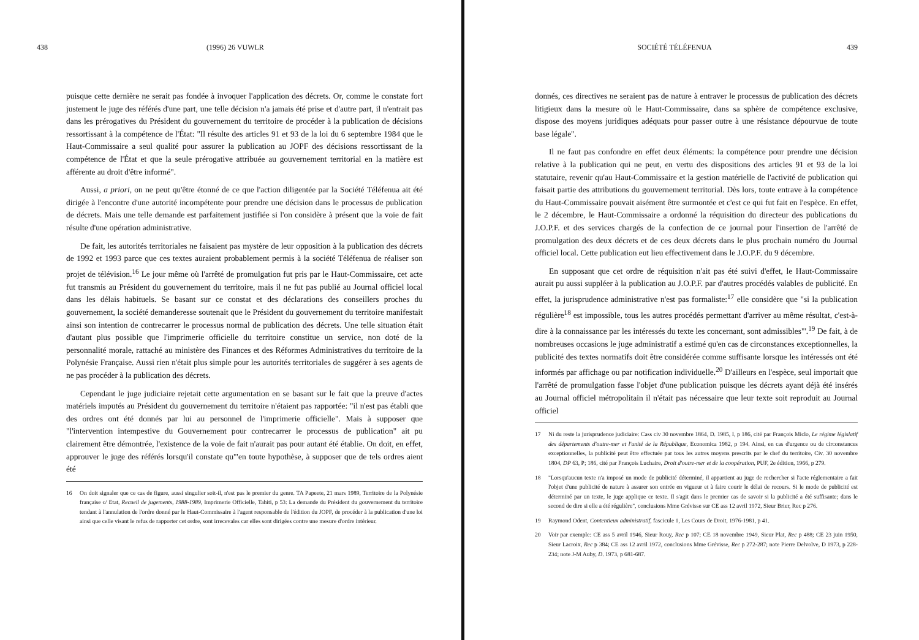438 (1996) 26 VUWLR
puisque cette dernière ne serait pas fondée à invoquer l'application des décrets. Or, comme le constate fort justement le juge des référés d'une part, une telle décision n'a jamais été prise et d'autre part, il n'entrait pas dans les prérogatives du Président du gouvernement du territoire de procéder à la publication de décisions ressortissant à la compétence de l'État: "Il résulte des articles 91 et 93 de la loi du 6 septembre 1984 que le Haut-Commissaire a seul qualité pour assurer la publication au JOPF des décisions ressortissant de la compétence de l'État et que la seule prérogative attribuée au gouvernement territorial en la matière est afférente au droit d'être informé".
Aussi, a priori, on ne peut qu'être étonné de ce que l'action diligentée par la Société Téléfenua ait été dirigée à l'encontre d'une autorité incompétente pour prendre une décision dans le processus de publication de décrets. Mais une telle demande est parfaitement justifiée si l'on considère à présent que la voie de fait résulte d'une opération administrative.
De fait, les autorités territoriales ne faisaient pas mystère de leur opposition à la publication des décrets de 1992 et 1993 parce que ces textes auraient probablement permis à la société Téléfenua de réaliser son projet de télévision.<sup>16</sup> Le jour même où l'arrêté de promulgation fut pris par le Haut-Commissaire, cet acte fut transmis au Président du gouvernement du territoire, mais il ne fut pas publié au Journal officiel local dans les délais habituels. Se basant sur ce constat et des déclarations des conseillers proches du gouvernement, la société demanderesse soutenait que le Président du gouvernement du territoire manifestait ainsi son intention de contrecarrer le processus normal de publication des décrets. Une telle situation était d'autant plus possible que l'imprimerie officielle du territoire constitue un service, non doté de la personnalité morale, rattaché au ministère des Finances et des Réformes Administratives du territoire de la Polynésie Française. Aussi rien n'était plus simple pour les autorités territoriales de suggérer à ses agents de ne pas procéder à la publication des décrets.
Cependant le juge judiciaire rejetait cette argumentation en se basant sur le fait que la preuve d'actes matériels imputés au Président du gouvernement du territoire n'étaient pas rapportée: "il n'est pas établi que des ordres ont été donnés par lui au personnel de l'imprimerie officielle". Mais à supposer que "l'intervention intempestive du Gouvernement pour contrecarrer le processus de publication" ait pu clairement être démontrée, l'existence de la voie de fait n'aurait pas pour autant été établie. On doit, en effet, approuver le juge des référés lorsqu'il constate qu'"en toute hypothèse, à supposer que de tels ordres aient été
16 On doit signaler que ce cas de figure, aussi singulier soit-il, n'est pas le premier du genre. TA Papeete, 21 mars 1989, Territoire de la Polynésie française c/ Etat, Recueil de jugements, 1988-1989, Imprimerie Officielle, Tahiti, p 53: La demande du Président du gouvernement du territoire tendant à l'annulation de l'ordre donné par le Haut-Commissaire à l'agent responsable de l'édition du JOPF, de procéder à la publication d'une loi ainsi que celle visant le refus de rapporter cet ordre, sont irrecevales car elles sont dirigées contre une mesure d'ordre intérieur.
SOCIÉTÉ TÉLÉFENUA 439
donnés, ces directives ne seraient pas de nature à entraver le processus de publication des décrets litigieux dans la mesure où le Haut-Commissaire, dans sa sphère de compétence exclusive, dispose des moyens juridiques adéquats pour passer outre à une résistance dépourvue de toute base légale".
Il ne faut pas confondre en effet deux éléments: la compétence pour prendre une décision relative à la publication qui ne peut, en vertu des dispositions des articles 91 et 93 de la loi statutaire, revenir qu'au Haut-Commissaire et la gestion matérielle de l'activité de publication qui faisait partie des attributions du gouvernement territorial. Dès lors, toute entrave à la compétence du Haut-Commissaire pouvait aisément être surmontée et c'est ce qui fut fait en l'espèce. En effet, le 2 décembre, le Haut-Commissaire a ordonné la réquisition du directeur des publications du J.O.P.F. et des services chargés de la confection de ce journal pour l'insertion de l'arrêté de promulgation des deux décrets et de ces deux décrets dans le plus prochain numéro du Journal officiel local. Cette publication eut lieu effectivement dans le J.O.P.F. du 9 décembre.
En supposant que cet ordre de réquisition n'ait pas été suivi d'effet, le Haut-Commissaire aurait pu aussi suppléer à la publication au J.O.P.F. par d'autres procédés valables de publicité. En effet, la jurisprudence administrative n'est pas formaliste:<sup>17</sup> elle considère que "si la publication régulière<sup>18</sup> est impossible, tous les autres procédés permettant d'arriver au même résultat, c'est-à-dire à la connaissance par les intéressés du texte les concernant, sont admissibles"'.<sup>19</sup> De fait, à de nombreuses occasions le juge administratif a estimé qu'en cas de circonstances exceptionnelles, la publicité des textes normatifs doit être considérée comme suffisante lorsque les intéressés ont été informés par affichage ou par notification individuelle.<sup>20</sup> D'ailleurs en l'espèce, seul importait que l'arrêté de promulgation fasse l'objet d'une publication puisque les décrets ayant déjà été insérés au Journal officiel métropolitain il n'était pas nécessaire que leur texte soit reproduit au Journal officiel
17 Ni du reste la jurisprudence judiciaire: Cass civ 30 novembre 1864, D. 1985, I, p 186, cité par François Miclo, Le régime législatif des départements d'outre-mer et l'unité de la République, Economica 1982, p 194. Ainsi, en cas d'urgence ou de circonstances exceptionnelles, la publicité peut être effectuée par tous les autres moyens prescrits par le chef du territoire, Civ. 30 novembre 1804, DP 63, P; 186, cité par François Luchaire, Droit d'outre-mer et de la coopération, PUF, 2e édition, 1966, p 279.
18 "Lorsqu'aucun texte n'a imposé un mode de publicité déterminé, il appartient au juge de rechercher si l'acte réglementaire a fait l'objet d'une publicité de nature à assurer son entrée en vigueur et à faire courir le délai de recours. Si le mode de publicité est déterminé par un texte, le juge applique ce texte. Il s'agit dans le premier cas de savoir si la publicité a été suffisante; dans le second de dire si elle a été régulière", conclusions Mme Grévisse sur CE ass 12 avril 1972, Sieur Brier, Rec p 276.
19 Raymond Odent, Contentieux administratif, fascicule 1, Les Cours de Droit, 1976-1981, p 41.
20 Voir par exemple: CE ass 5 avril 1946, Sieur Rouy, Rec p 107; CE 18 novembre 1949, Sieur Plat, Rec p 488; CE 23 juin 1950, Sieur Lacroix, Rec p 384; CE ass 12 avril 1972, conclusions Mme Grévisse, Rec p 272-287; note Pierre Delvolve, D 1973, p 228-234; note J-M Auby, D. 1973, p 681-687.